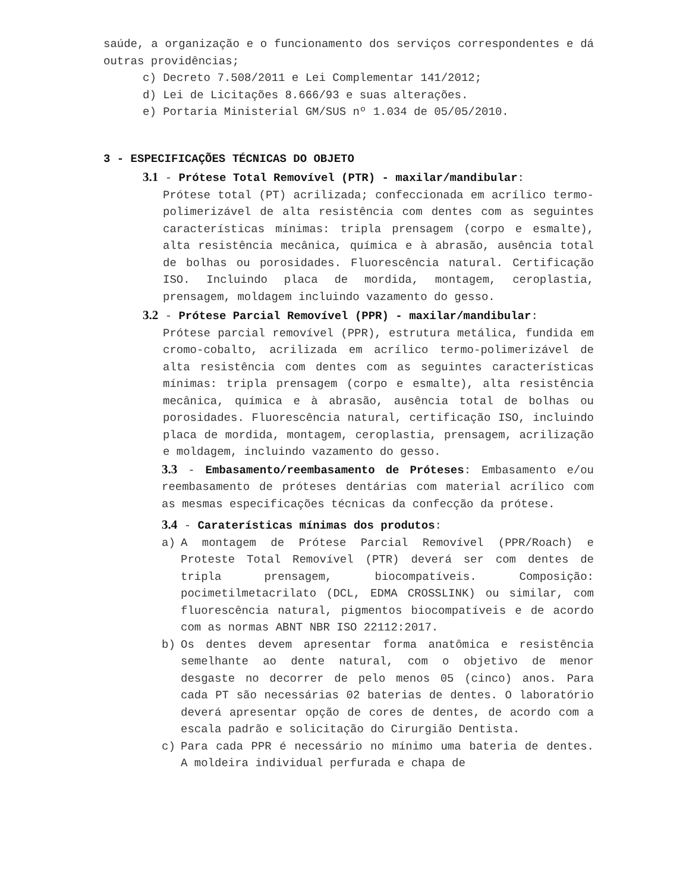saúde, a organização e o funcionamento dos serviços correspondentes e dá outras providências;
c) Decreto 7.508/2011 e Lei Complementar 141/2012;
d) Lei de Licitações 8.666/93 e suas alterações.
e) Portaria Ministerial GM/SUS nº 1.034 de 05/05/2010.
3 - ESPECIFICAÇÕES TÉCNICAS DO OBJETO
3.1 - Prótese Total Removível (PTR) - maxilar/mandibular:
Prótese total (PT) acrilizada; confeccionada em acrílico termo-polimerizável de alta resistência com dentes com as seguintes características mínimas: tripla prensagem (corpo e esmalte), alta resistência mecânica, química e à abrasão, ausência total de bolhas ou porosidades. Fluorescência natural. Certificação ISO. Incluindo placa de mordida, montagem, ceroplastia, prensagem, moldagem incluindo vazamento do gesso.
3.2 - Prótese Parcial Removível (PPR) - maxilar/mandibular:
Prótese parcial removível (PPR), estrutura metálica, fundida em cromo-cobalto, acrilizada em acrílico termo-polimerizável de alta resistência com dentes com as seguintes características mínimas: tripla prensagem (corpo e esmalte), alta resistência mecânica, química e à abrasão, ausência total de bolhas ou porosidades. Fluorescência natural, certificação ISO, incluindo placa de mordida, montagem, ceroplastia, prensagem, acrilização e moldagem, incluindo vazamento do gesso.
3.3 - Embasamento/reembasamento de Próteses: Embasamento e/ou reembasamento de próteses dentárias com material acrílico com as mesmas especificações técnicas da confecção da prótese.
3.4 - Caraterísticas mínimas dos produtos:
a) A montagem de Prótese Parcial Removível (PPR/Roach) e Proteste Total Removível (PTR) deverá ser com dentes de tripla prensagem, biocompatíveis. Composição: pocimetilmetacrilato (DCL, EDMA CROSSLINK) ou similar, com fluorescência natural, pigmentos biocompatíveis e de acordo com as normas ABNT NBR ISO 22112:2017.
b) Os dentes devem apresentar forma anatômica e resistência semelhante ao dente natural, com o objetivo de menor desgaste no decorrer de pelo menos 05 (cinco) anos. Para cada PT são necessárias 02 baterias de dentes. O laboratório deverá apresentar opção de cores de dentes, de acordo com a escala padrão e solicitação do Cirurgião Dentista.
c) Para cada PPR é necessário no mínimo uma bateria de dentes. A moldeira individual perfurada e chapa de